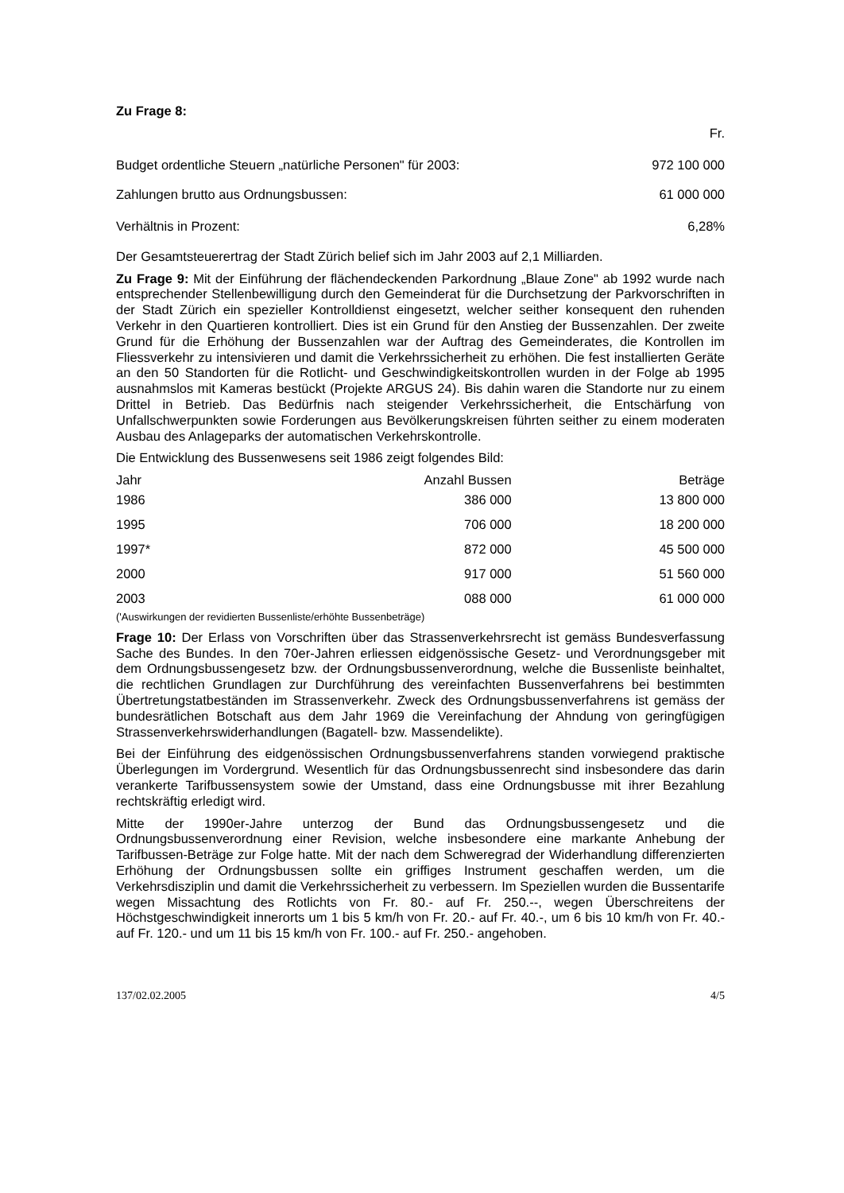Zu Frage 8:
| | Fr. |
| Budget ordentliche Steuern „natürliche Personen" für 2003: | 972 100 000 |
| Zahlungen brutto aus Ordnungsbussen: | 61 000 000 |
| Verhältnis in Prozent: | 6,28% |
Der Gesamtsteuerertrag der Stadt Zürich belief sich im Jahr 2003 auf 2,1 Milliarden.
Zu Frage 9: Mit der Einführung der flächendeckenden Parkordnung „Blaue Zone" ab 1992 wurde nach entsprechender Stellenbewilligung durch den Gemeinderat für die Durchsetzung der Parkvorschriften in der Stadt Zürich ein spezieller Kontrolldienst eingesetzt, welcher seither konsequent den ruhenden Verkehr in den Quartieren kontrolliert. Dies ist ein Grund für den Anstieg der Bussenzahlen. Der zweite Grund für die Erhöhung der Bussenzahlen war der Auftrag des Gemeinderates, die Kontrollen im Fliessverkehr zu intensivieren und damit die Verkehrssicherheit zu erhöhen. Die fest installierten Geräte an den 50 Standorten für die Rotlicht- und Geschwindigkeitskontrollen wurden in der Folge ab 1995 ausnahmslos mit Kameras bestückt (Projekte ARGUS 24). Bis dahin waren die Standorte nur zu einem Drittel in Betrieb. Das Bedürfnis nach steigender Verkehrssicherheit, die Entschärfung von Unfallschwerpunkten sowie Forderungen aus Bevölkerungskreisen führten seither zu einem moderaten Ausbau des Anlageparks der automatischen Verkehrskontrolle.
Die Entwicklung des Bussenwesens seit 1986 zeigt folgendes Bild:
| Jahr | Anzahl Bussen | Beträge |
| --- | --- | --- |
| 1986 | 386 000 | 13 800 000 |
| 1995 | 706 000 | 18 200 000 |
| 1997* | 872 000 | 45 500 000 |
| 2000 | 917 000 | 51 560 000 |
| 2003 | 088 000 | 61 000 000 |
('Auswirkungen der revidierten Bussenliste/erhöhte Bussenbeträge)
Frage 10: Der Erlass von Vorschriften über das Strassenverkehrsrecht ist gemäss Bundesverfassung Sache des Bundes. In den 70er-Jahren erliessen eidgenössische Gesetz- und Verordnungsgeber mit dem Ordnungsbussengesetz bzw. der Ordnungsbussenverordnung, welche die Bussenliste beinhaltet, die rechtlichen Grundlagen zur Durchführung des vereinfachten Bussenverfahrens bei bestimmten Übertretungstatbeständen im Strassenverkehr. Zweck des Ordnungsbussenverfahrens ist gemäss der bundesrätlichen Botschaft aus dem Jahr 1969 die Vereinfachung der Ahndung von geringfügigen Strassenverkehrswiderhandlungen (Bagatell- bzw. Massendelikte).
Bei der Einführung des eidgenössischen Ordnungsbussenverfahrens standen vorwiegend praktische Überlegungen im Vordergrund. Wesentlich für das Ordnungsbussenrecht sind insbesondere das darin verankerte Tarifbussensystem sowie der Umstand, dass eine Ordnungsbusse mit ihrer Bezahlung rechtskräftig erledigt wird.
Mitte der 1990er-Jahre unterzog der Bund das Ordnungsbussengesetz und die Ordnungsbussenverordnung einer Revision, welche insbesondere eine markante Anhebung der Tarifbussen-Beträge zur Folge hatte. Mit der nach dem Schweregrad der Widerhandlung differenzierten Erhöhung der Ordnungsbussen sollte ein griffiges Instrument geschaffen werden, um die Verkehrsdisziplin und damit die Verkehrssicherheit zu verbessern. Im Speziellen wurden die Bussentarife wegen Missachtung des Rotlichts von Fr. 80.- auf Fr. 250.--, wegen Überschreitens der Höchstgeschwindigkeit innerorts um 1 bis 5 km/h von Fr. 20.- auf Fr. 40.-, um 6 bis 10 km/h von Fr. 40.- auf Fr. 120.- und um 11 bis 15 km/h von Fr. 100.- auf Fr. 250.- angehoben.
137/02.02.2005 4/5